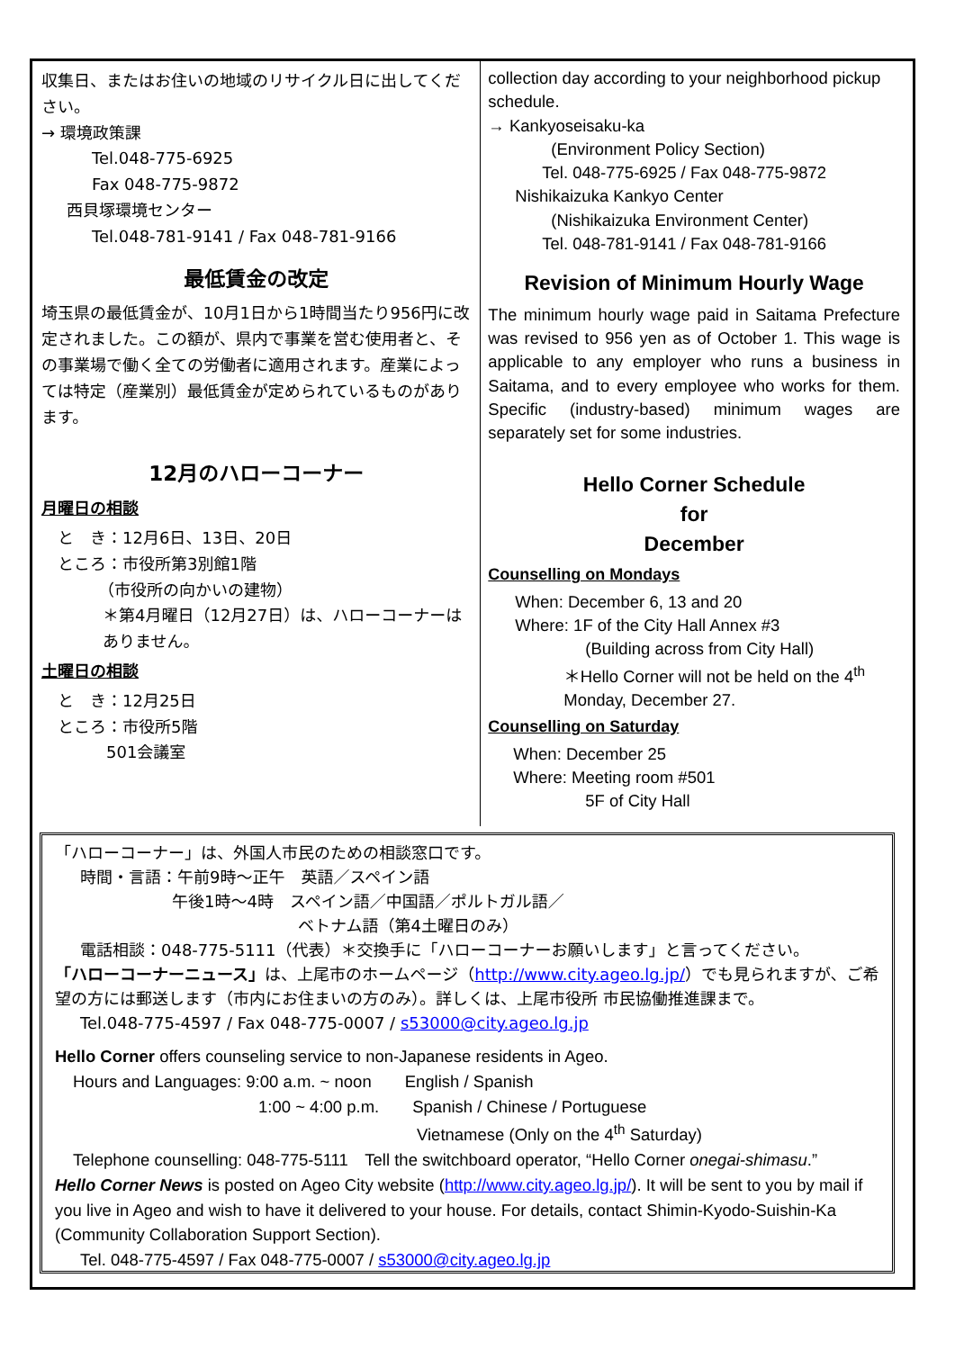収集日、またはお住いの地域のリサイクル日に出してください。
→ 環境政策課
Tel.048-775-6925
Fax 048-775-9872
西貝塚環境センター
Tel.048-781-9141 / Fax 048-781-9166
最低賃金の改定
埼玉県の最低賃金が、10月1日から1時間当たり956円に改定されました。この額が、県内で事業を営む使用者と、その事業場で働く全ての労働者に適用されます。産業によっては特定（産業別）最低賃金が定められているものがあります。
12月のハローコーナー
月曜日の相談
と　き：12月6日、13日、20日
ところ：市役所第3別館1階
　　　（市役所の向かいの建物）
＊第4月曜日（12月27日）は、ハローコーナーはありません。
土曜日の相談
と　き：12月25日
ところ：市役所5階
　　　501会議室
collection day according to your neighborhood pickup schedule.
→ Kankyoseisaku-ka
(Environment Policy Section)
Tel. 048-775-6925 / Fax 048-775-9872
Nishikaizuka Kankyo Center
(Nishikaizuka Environment Center)
Tel. 048-781-9141 / Fax 048-781-9166
Revision of Minimum Hourly Wage
The minimum hourly wage paid in Saitama Prefecture was revised to 956 yen as of October 1. This wage is applicable to any employer who runs a business in Saitama, and to every employee who works for them. Specific (industry-based) minimum wages are separately set for some industries.
Hello Corner Schedule
for
December
Counselling on Mondays
When: December 6, 13 and 20
Where: 1F of the City Hall Annex #3
(Building across from City Hall)
＊Hello Corner will not be held on the 4<sup>th</sup> Monday, December 27.
Counselling on Saturday
When: December 25
Where: Meeting room #501
5F of City Hall
「ハローコーナー」は、外国人市民のための相談窓口です。
時間・言語：午前9時～正午　英語／スペイン語
午後1時～4時　スペイン語／中国語／ポルトガル語／
ベトナム語（第4土曜日のみ）
電話相談：048-775-5111（代表）＊交換手に「ハローコーナーお願いします」と言ってください。
「ハローコーナーニュース」は、上尾市のホームページ（http://www.city.ageo.lg.jp/）でも見られますが、ご希望の方には郵送します（市内にお住まいの方のみ）。詳しくは、上尾市役所 市民協働推進課まで。
Tel.048-775-4597 / Fax 048-775-0007 / s53000@city.ageo.lg.jp
Hello Corner offers counseling service to non-Japanese residents in Ageo.
Hours and Languages: 9:00 a.m. ~ noon　　English / Spanish
1:00 ~ 4:00 p.m.　　Spanish / Chinese / Portuguese
Vietnamese (Only on the 4<sup>th</sup> Saturday)
Telephone counselling: 048-775-5111　Tell the switchboard operator, “Hello Corner onegai-shimasu.”
Hello Corner News is posted on Ageo City website (http://www.city.ageo.lg.jp/). It will be sent to you by mail if you live in Ageo and wish to have it delivered to your house. For details, contact Shimin-Kyodo-Suishin-Ka (Community Collaboration Support Section).
Tel. 048-775-4597 / Fax 048-775-0007 / s53000@city.ageo.lg.jp